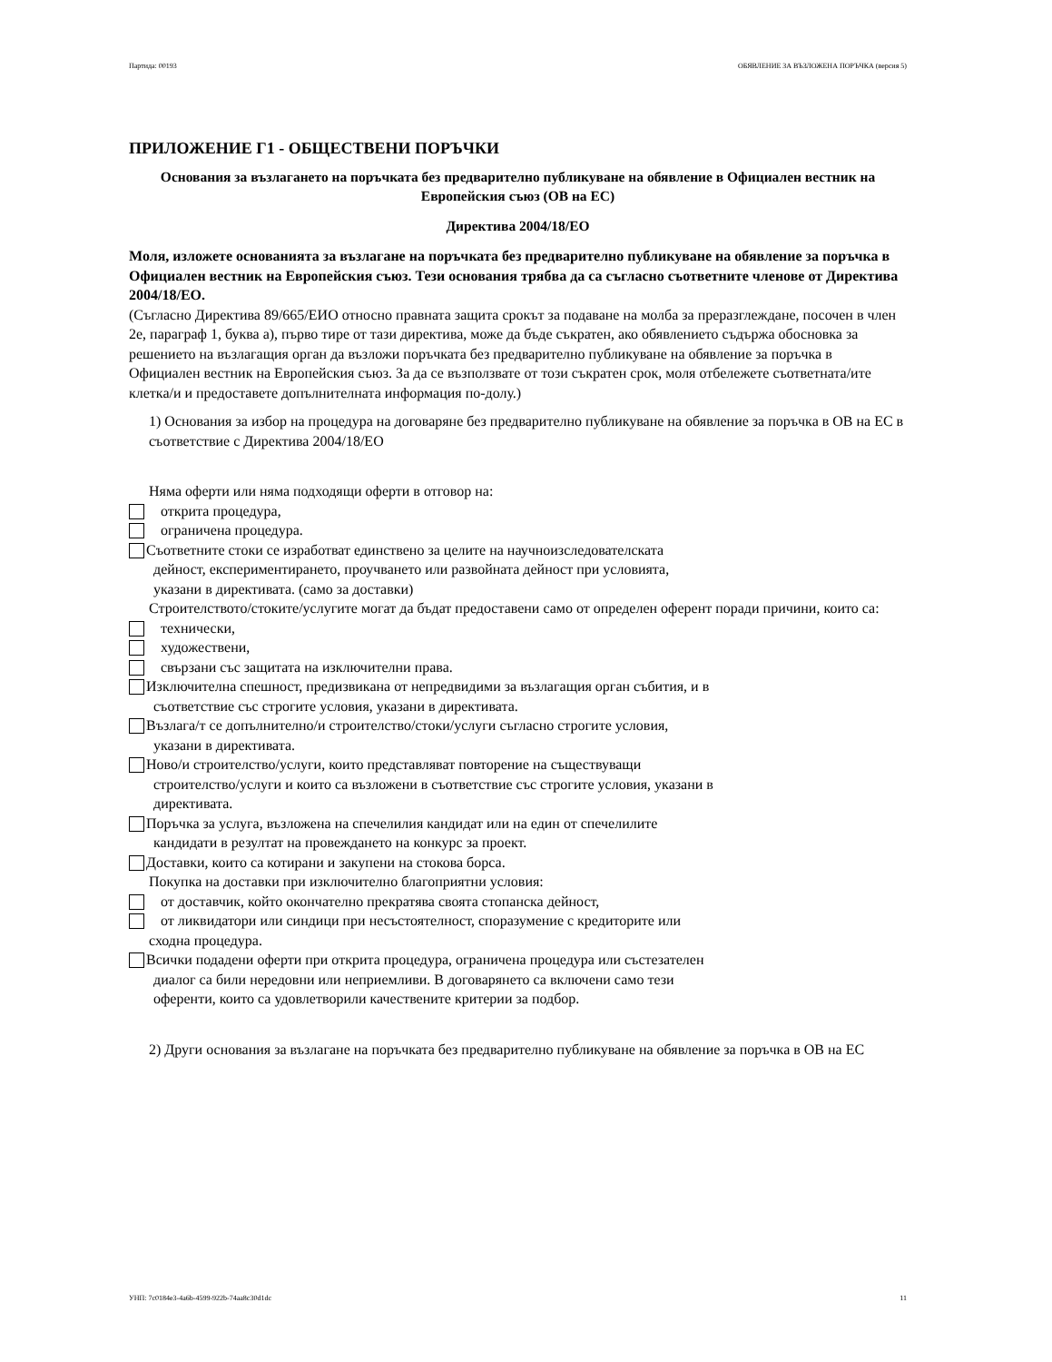Партида: 00193 ОБЯВЛЕНИЕ ЗА ВЪЗЛОЖЕНА ПОРЪЧКА (версия 5)
ПРИЛОЖЕНИЕ Г1 - ОБЩЕСТВЕНИ ПОРЪЧКИ
Основания за възлагането на поръчката без предварително публикуване на обявление в Официален вестник на Европейския съюз (ОВ на ЕС)
Директива 2004/18/ЕО
Моля, изложете основанията за възлагане на поръчката без предварително публикуване на обявление за поръчка в Официален вестник на Европейския съюз. Тези основания трябва да са съгласно съответните членове от Директива 2004/18/ЕО.
(Съгласно Директива 89/665/ЕИО относно правната защита срокът за подаване на молба за преразглеждане, посочен в член 2е, параграф 1, буква а), първо тире от тази директива, може да бъде съкратен, ако обявлението съдържа обосновка за решението на възлагащия орган да възложи поръчката без предварително публикуване на обявление за поръчка в Официален вестник на Европейския съюз. За да се възползвате от този съкратен срок, моля отбележете съответната/ите клетка/и и предоставете допълнителната информация по-долу.)
1) Основания за избор на процедура на договаряне без предварително публикуване на обявление за поръчка в ОВ на ЕС в съответствие с Директива 2004/18/ЕО
Няма оферти или няма подходящи оферти в отговор на:
открита процедура,
ограничена процедура.
Съответните стоки се изработват единствено за целите на научноизследователската
дейност, експериментирането, проучването или развойната дейност при условията,
указани в директивата. (само за доставки)
Строителството/стоките/услугите могат да бъдат предоставени само от определен оферент поради причини, които са:
технически,
художествени,
свързани със защитата на изключителни права.
Изключителна спешност, предизвикана от непредвидими за възлагащия орган събития, и в
съответствие със строгите условия, указани в директивата.
Възлага/т се допълнително/и строителство/стоки/услуги съгласно строгите условия,
указани в директивата.
Ново/и строителство/услуги, които представляват повторение на съществуващи
строителство/услуги и които са възложени в съответствие със строгите условия, указани в
директивата.
Поръчка за услуга, възложена на спечелилия кандидат или на един от спечелилите
кандидати в резултат на провеждането на конкурс за проект.
Доставки, които са котирани и закупени на стокова борса.
Покупка на доставки при изключително благоприятни условия:
от доставчик, който окончателно прекратява своята стопанска дейност,
от ликвидатори или синдици при несъстоятелност, споразумение с кредиторите или
сходна процедура.
Всички подадени оферти при открита процедура, ограничена процедура или състезателен
диалог са били нередовни или неприемливи. В договарянето са включени само тези
оференти, които са удовлетворили качествените критерии за подбор.
2) Други основания за възлагане на поръчката без предварително публикуване на обявление за поръчка в ОВ на ЕС
УНП: 7c0184e3-4a6b-4599-922b-74aa8c30d1dc 11